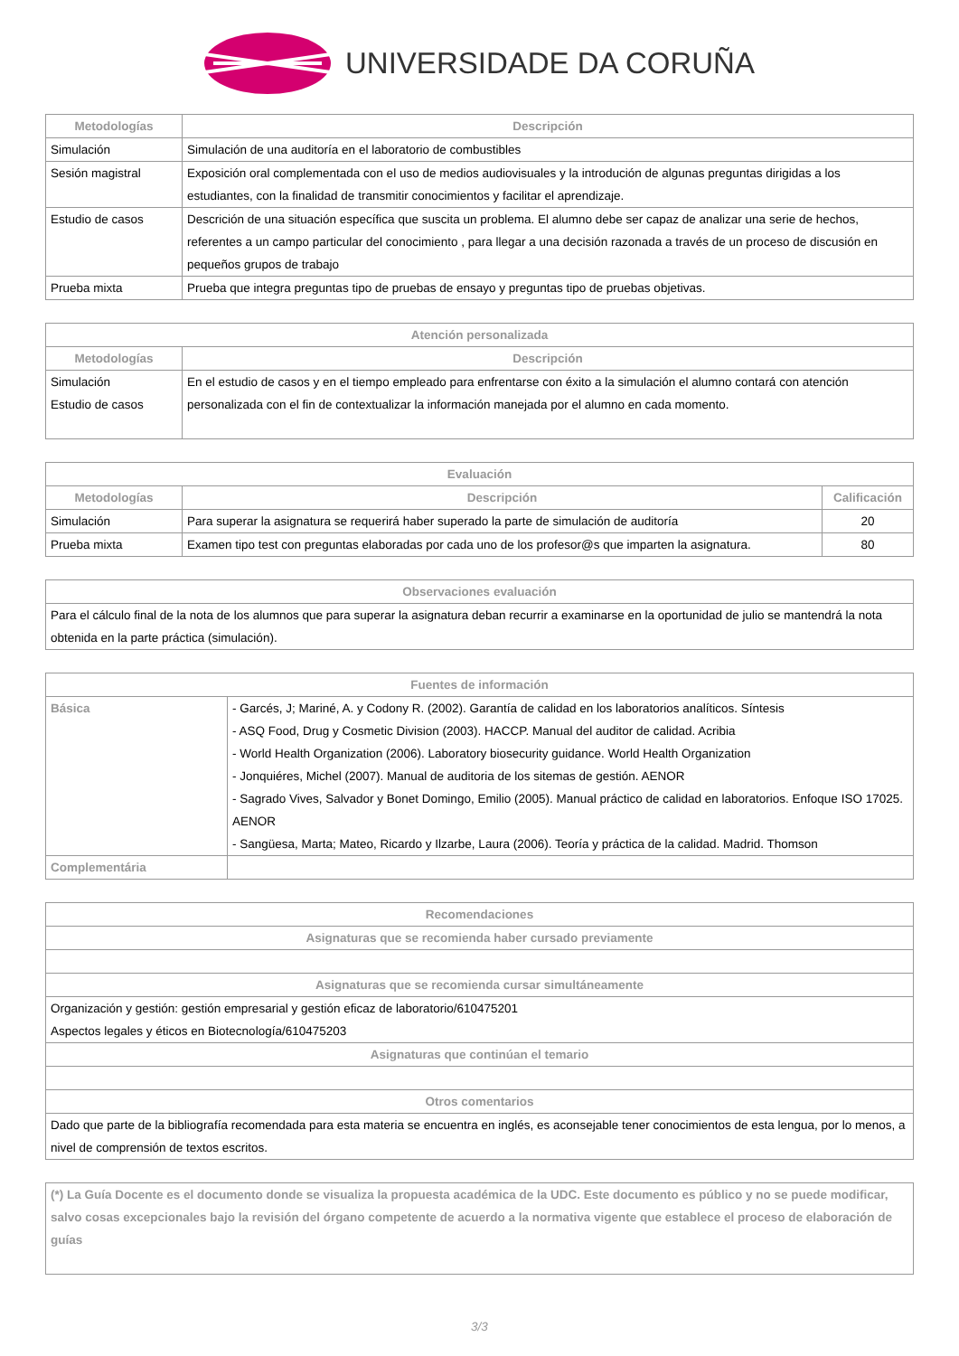UNIVERSIDADE DA CORUÑA
| Metodologías | Descripción |
| --- | --- |
| Simulación | Simulación de una auditoría en el laboratorio de combustibles |
| Sesión magistral | Exposición oral complementada con el uso de medios audiovisuales y la introdución de algunas preguntas dirigidas a los estudiantes, con la finalidad de transmitir conocimientos y facilitar el aprendizaje. |
| Estudio de casos | Descrición de una situación específica que suscita un problema. El alumno debe ser capaz de analizar una serie de hechos, referentes a un campo particular del conocimiento , para llegar a una decisión razonada a través de un proceso de discusión en pequeños grupos de trabajo |
| Prueba mixta | Prueba que integra preguntas tipo de pruebas de ensayo y preguntas tipo de pruebas objetivas. |
| Atención personalizada | |
| --- | --- |
| Metodologías | Descripción |
| Simulación Estudio de casos | En el estudio de casos y en el tiempo empleado para enfrentarse con éxito a la simulación el alumno contará con atención personalizada con el fin de contextualizar la información manejada por el alumno en cada momento. |
| Evaluación | | |
| --- | --- | --- |
| Metodologías | Descripción | Calificación |
| Simulación | Para superar la asignatura se requerirá haber superado la parte de simulación de auditoría | 20 |
| Prueba mixta | Examen tipo test con preguntas elaboradas por cada uno de los profesor@s que imparten la asignatura. | 80 |
| Observaciones evaluación |
| --- |
| Para el cálculo final de la nota de los alumnos que para superar la asignatura deban recurrir a examinarse en la oportunidad de julio se mantendrá la nota obtenida en la parte práctica (simulación). |
| Fuentes de información | |
| --- | --- |
| Básica | - Garcés, J; Mariné, A. y Codony R. (2002). Garantía de calidad en los laboratorios analíticos. Síntesis - ASQ Food, Drug y Cosmetic Division (2003). HACCP. Manual del auditor de calidad. Acribia - World Health Organization (2006). Laboratory biosecurity guidance. World Health Organization - Jonquiéres, Michel (2007). Manual de auditoria de los sitemas de gestión. AENOR - Sagrado Vives, Salvador y Bonet Domingo, Emilio (2005). Manual práctico de calidad en laboratorios. Enfoque ISO 17025. AENOR - Sangüesa, Marta; Mateo, Ricardo y Ilzarbe, Laura (2006). Teoría y práctica de la calidad. Madrid. Thomson |
| Complementária | |
| Recomendaciones |
| --- |
| Asignaturas que se recomienda haber cursado previamente |
| Asignaturas que se recomienda cursar simultáneamente |
| Organización y gestión: gestión empresarial y gestión eficaz de laboratorio/610475201 Aspectos legales y éticos en Biotecnología/610475203 |
| Asignaturas que continúan el temario |
| Otros comentarios |
| Dado que parte de la bibliografía recomendada para esta materia se encuentra en inglés, es aconsejable tener conocimientos de esta lengua, por lo menos, a nivel de comprensión de textos escritos. |
| (*) La Guía Docente es el documento donde se visualiza la propuesta académica de la UDC. Este documento es público y no se puede modificar, salvo cosas excepcionales bajo la revisión del órgano competente de acuerdo a la normativa vigente que establece el proceso de elaboración de guías |
3/3